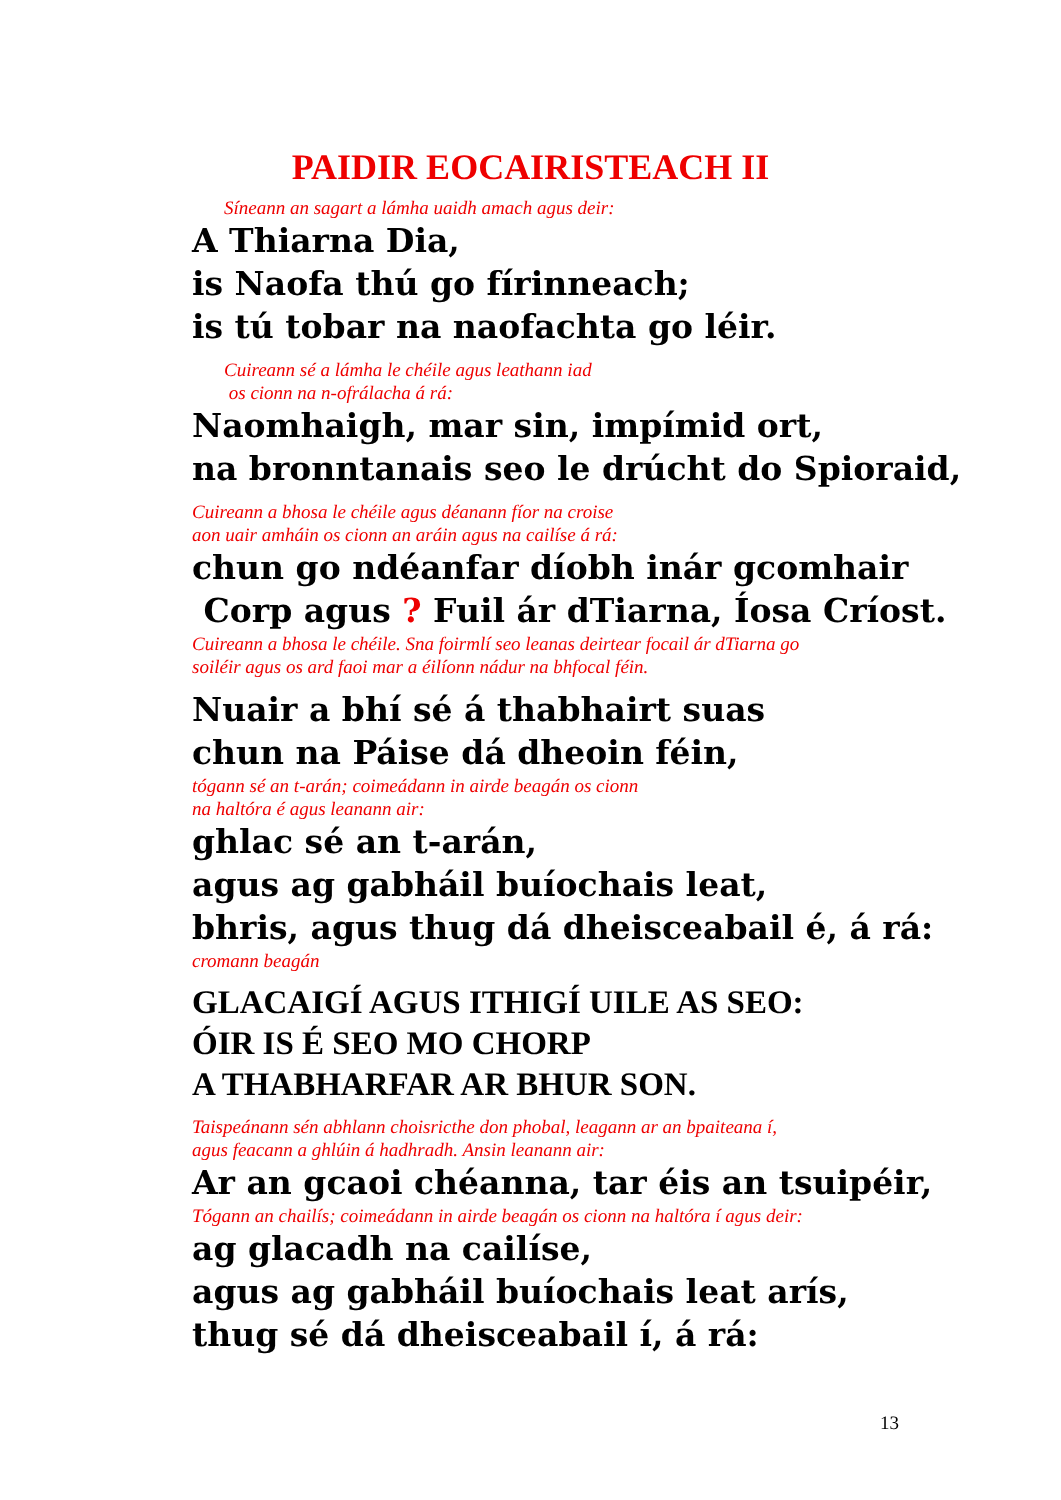PAIDIR EOCAIRISTEACH II
Síneann an sagart a lámha uaidh amach agus deir:
A Thiarna Dia,
is Naofa thú go fírinneach;
is tú tobar na naofachta go léir.
Cuireann sé a lámha le chéile agus leathann iad
os cionn na n-ofrálacha á rá:
Naomhaigh, mar sin, impímid ort,
na bronntanais seo le drúcht do Spioraid,
Cuireann a bhosa le chéile agus déanann fíor na croise
aon uair amháin os cionn an aráin agus na cailíse á rá:
chun go ndéanfar díobh inár gcomhair
Corp agus ? Fuil ár dTiarna, Íosa Críost.
Cuireann a bhosa le chéile. Sna foirmlí seo leanas deirtear focail ár dTiarna go
soiléir agus os ard faoi mar a éilíonn nádur na bhfocal féin.
Nuair a bhí sé á thabhairt suas
chun na Páise dá dheoin féin,
tógann sé an t-arán; coimeádann in airde beagán os cionn
na haltóra é agus leanann air:
ghlac sé an t-arán,
agus ag gabháil buíochais leat,
bhris, agus thug dá dheisceabail é, á rá:
cromann beagán
GLACAIGÍ AGUS ITHIGÍ UILE AS SEO:
ÓIR IS É SEO MO CHORP
A THABHARFAR AR BHUR SON.
Taispeánann sén abhlann choisricthe don phobal, leagann ar an bpaiteana í,
agus feacann a ghlúin á hadhradh. Ansin leanann air:
Ar an gcaoi chéanna, tar éis an tsuipéir,
Tógann an chailís; coimeádann in airde beagán os cionn na haltóra í agus deir:
ag glacadh na cailíse,
agus ag gabháil buíochais leat arís,
thug sé dá dheisceabail í, á rá:
13